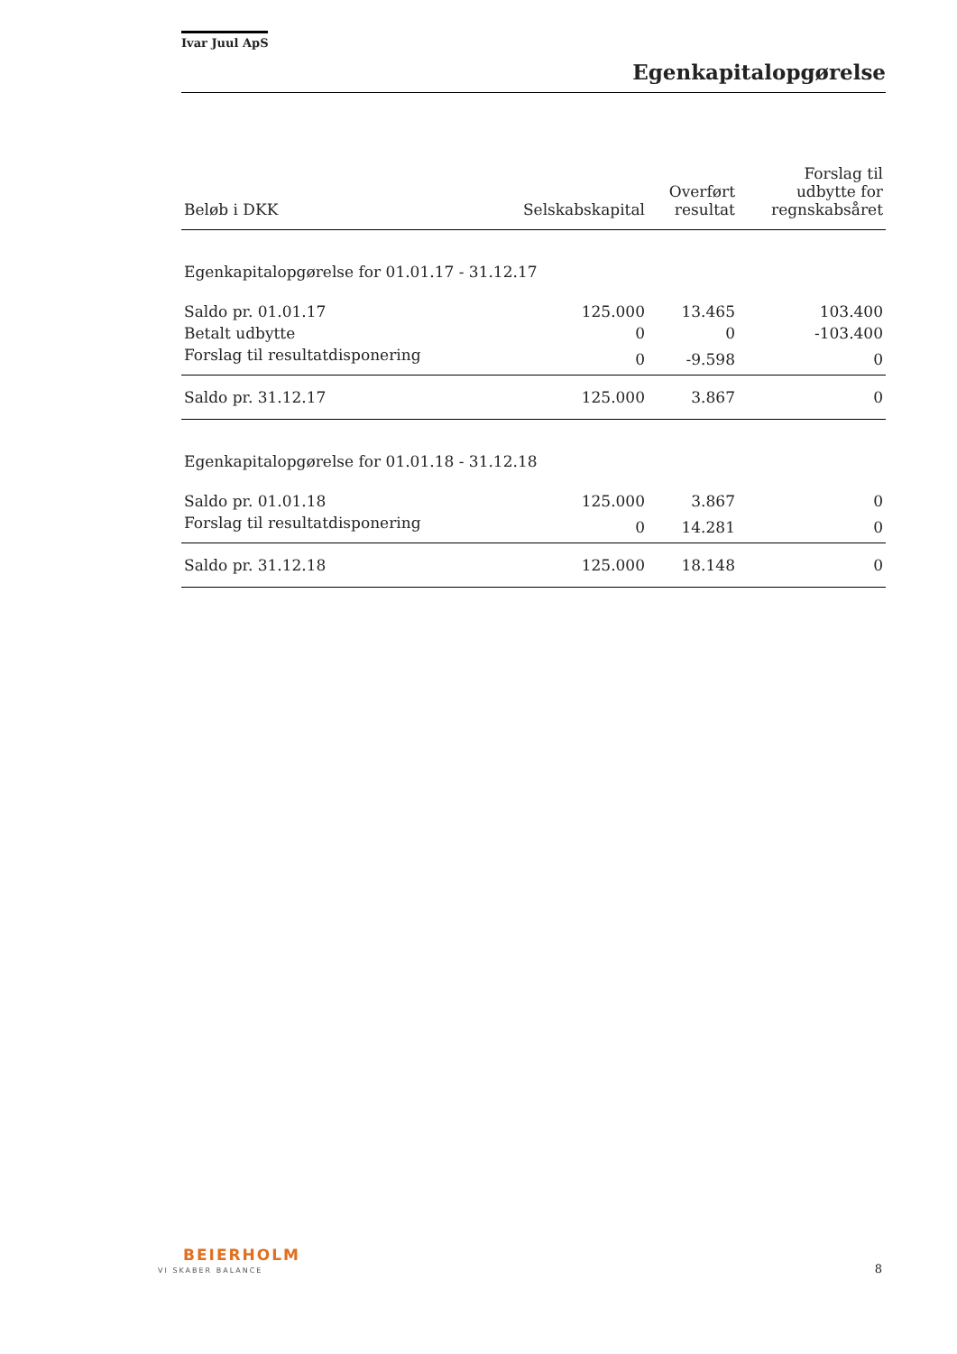Ivar Juul ApS
Egenkapitalopgørelse
| Beløb i DKK | Selskabskapital | Overført resultat | Forslag til udbytte for regnskabsåret |
| --- | --- | --- | --- |
| Egenkapitalopgørelse for 01.01.17 - 31.12.17 | | | |
| Saldo pr. 01.01.17 | 125.000 | 13.465 | 103.400 |
| Betalt udbytte | 0 | 0 | -103.400 |
| Forslag til resultatdisponering | 0 | -9.598 | 0 |
| Saldo pr. 31.12.17 | 125.000 | 3.867 | 0 |
| Egenkapitalopgørelse for 01.01.18 - 31.12.18 | | | |
| Saldo pr. 01.01.18 | 125.000 | 3.867 | 0 |
| Forslag til resultatdisponering | 0 | 14.281 | 0 |
| Saldo pr. 31.12.18 | 125.000 | 18.148 | 0 |
BEIERHOLM
VI SKABER BALANCE 8